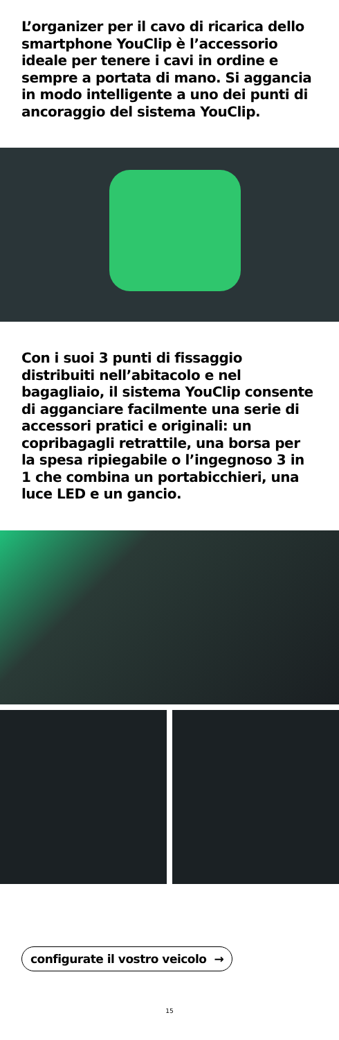L’organizer per il cavo di ricarica dello smartphone YouClip è l’accessorio ideale per tenere i cavi in ordine e sempre a portata di mano. Si aggancia in modo intelligente a uno dei punti di ancoraggio del sistema YouClip.
Con i suoi 3 punti di fissaggio distribuiti nell’abitacolo e nel bagagliaio, il sistema YouClip consente di agganciare facilmente una serie di accessori pratici e originali: un copribagagli retrattile, una borsa per la spesa ripiegabile o l’ingegnoso 3 in 1 che combina un portabicchieri, una luce LED e un gancio.
configurate il vostro veicolo →
15